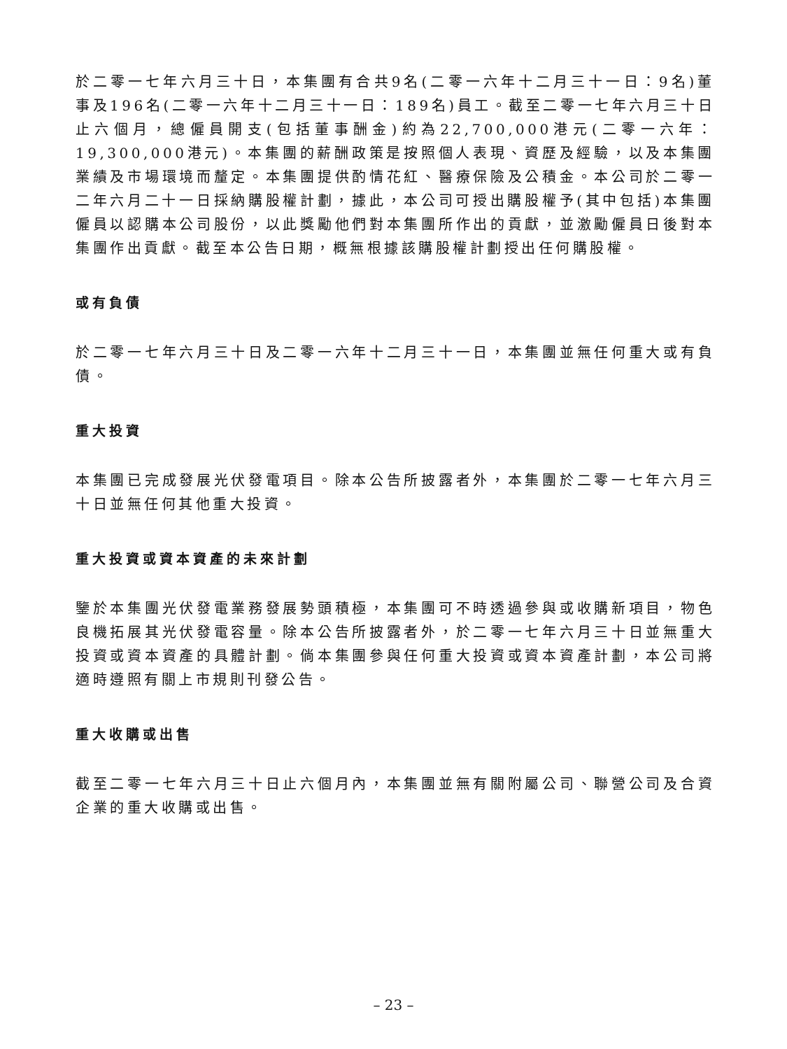於二零一七年六月三十日，本集團有合共9名(二零一六年十二月三十一日：9名)董事及196名(二零一六年十二月三十一日：189名)員工。截至二零一七年六月三十日止六個月，總僱員開支(包括董事酬金)約為22,700,000港元(二零一六年：19,300,000港元)。本集團的薪酬政策是按照個人表現、資歷及經驗，以及本集團業績及市場環境而釐定。本集團提供酌情花紅、醫療保險及公積金。本公司於二零一二年六月二十一日採納購股權計劃，據此，本公司可授出購股權予(其中包括)本集團僱員以認購本公司股份，以此獎勵他們對本集團所作出的貢獻，並激勵僱員日後對本集團作出貢獻。截至本公告日期，概無根據該購股權計劃授出任何購股權。
或有負債
於二零一七年六月三十日及二零一六年十二月三十一日，本集團並無任何重大或有負債。
重大投資
本集團已完成發展光伏發電項目。除本公告所披露者外，本集團於二零一七年六月三十日並無任何其他重大投資。
重大投資或資本資產的未來計劃
鑒於本集團光伏發電業務發展勢頭積極，本集團可不時透過參與或收購新項目，物色良機拓展其光伏發電容量。除本公告所披露者外，於二零一七年六月三十日並無重大投資或資本資產的具體計劃。倘本集團參與任何重大投資或資本資產計劃，本公司將適時遵照有關上市規則刊發公告。
重大收購或出售
截至二零一七年六月三十日止六個月內，本集團並無有關附屬公司、聯營公司及合資企業的重大收購或出售。
– 23 –